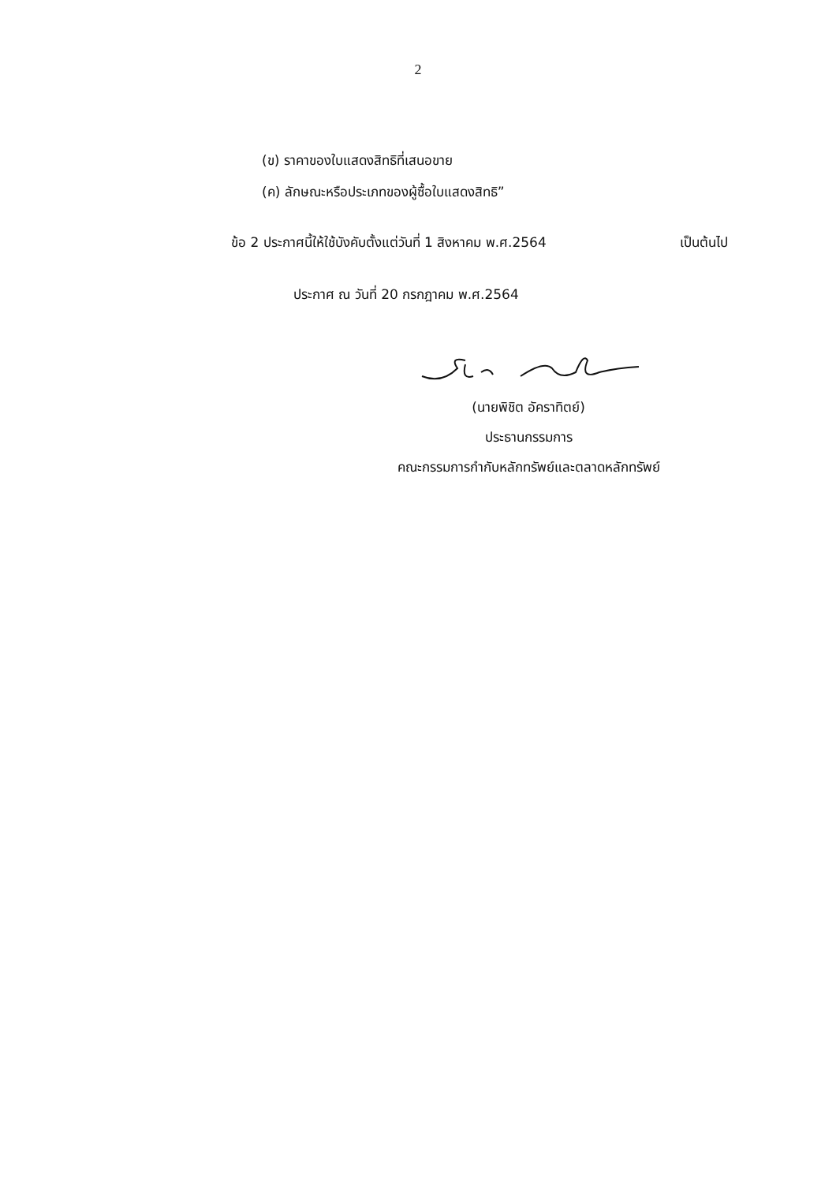2
(ข) ราคาของใบแสดงสิทธิที่เสนอขาย
(ค) ลักษณะหรือประเภทของผู้ซื้อใบแสดงสิทธิ”
ข้อ 2 ประกาศนี้ให้ใช้บังคับตั้งแต่วันที่ 1 สิงหาคม พ.ศ.2564 เป็นต้นไป
ประกาศ ณ วันที่ 20 กรกฎาคม พ.ศ.2564
(นายพิชิต อัคราทิตย์)
ประธานกรรมการ
คณะกรรมการกำกับหลักทรัพย์และตลาดหลักทรัพย์